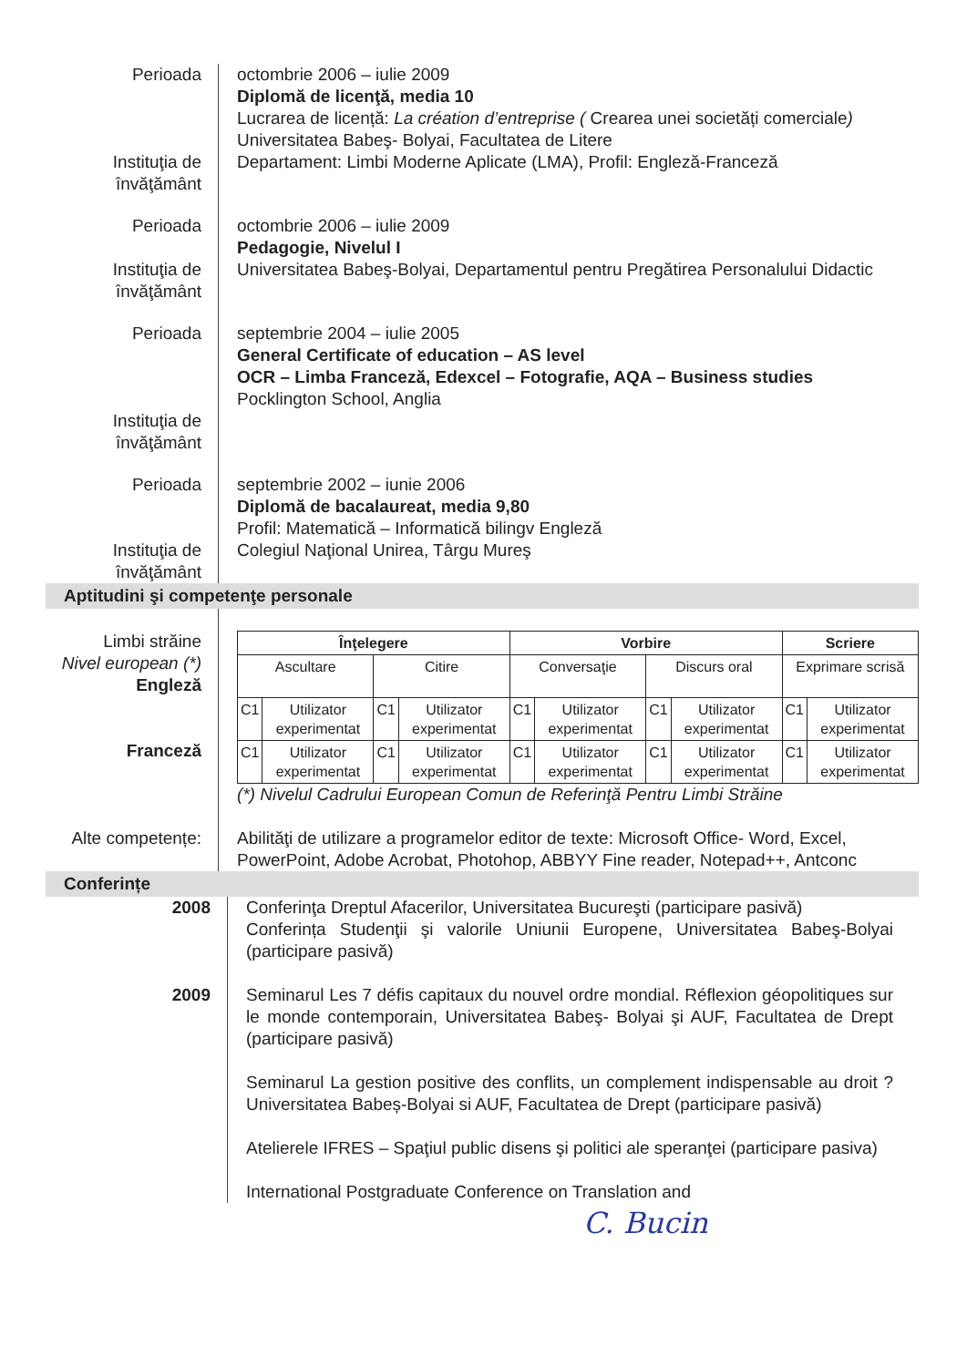Perioada
Instituţia de
învăţământ
octombrie 2006 – iulie 2009
Diplomă de licenţă, media 10
Lucrarea de licență: La création d’entreprise ( Crearea unei societăți comerciale)
Universitatea Babeş- Bolyai, Facultatea de Litere
Departament: Limbi Moderne Aplicate (LMA), Profil: Engleză-Franceză
Perioada
Instituţia de
învăţământ
octombrie 2006 – iulie 2009
Pedagogie, Nivelul I
Universitatea Babeş-Bolyai, Departamentul pentru Pregătirea Personalului Didactic
Perioada
Instituţia de
învăţământ
septembrie 2004 – iulie 2005
General Certificate of education – AS level
OCR – Limba Franceză, Edexcel – Fotografie, AQA – Business studies
Pocklington School, Anglia
Perioada
Instituţia de
învăţământ
septembrie 2002 – iunie 2006
Diplomă de bacalaureat, media 9,80
Profil: Matematică – Informatică bilingv Engleză
Colegiul Naţional Unirea, Târgu Mureş
Aptitudini şi competenţe personale
Limbi străine
Nivel european (*)
Engleză
Franceză
| Înţelegere | | | | Vorbire | | | | Scriere | |
| --- | --- | --- | --- | --- | --- | --- | --- | --- | --- |
| Ascultare | | Citire | | Conversaţie | | Discurs oral | | Exprimare scrisă | |
| C1 | Utilizator experimentat | C1 | Utilizator experimentat | C1 | Utilizator experimentat | C1 | Utilizator experimentat | C1 | Utilizator experimentat |
| C1 | Utilizator experimentat | C1 | Utilizator experimentat | C1 | Utilizator experimentat | C1 | Utilizator experimentat | C1 | Utilizator experimentat |
(*) Nivelul Cadrului European Comun de Referinţă Pentru Limbi Străine
Alte competențe: Abilităţi de utilizare a programelor editor de texte: Microsoft Office- Word, Excel, PowerPoint, Adobe Acrobat, Photohop, ABBYY Fine reader, Notepad++, Antconc
Conferințe
2008 Conferinţa Dreptul Afacerilor, Universitatea Bucureşti (participare pasivă)
Conferința Studenţii şi valorile Uniunii Europene, Universitatea Babeş-Bolyai (participare pasivă)
2009 Seminarul Les 7 défis capitaux du nouvel ordre mondial. Réflexion géopolitiques sur le monde contemporain, Universitatea Babeş- Bolyai şi AUF, Facultatea de Drept (participare pasivă)
Seminarul La gestion positive des conflits, un complement indispensable au droit ? Universitatea Babeș-Bolyai si AUF, Facultatea de Drept (participare pasivă)
Atelierele IFRES – Spaţiul public disens şi politici ale speranţei (participare pasiva)
International Postgraduate Conference on Translation and
C. Bucin